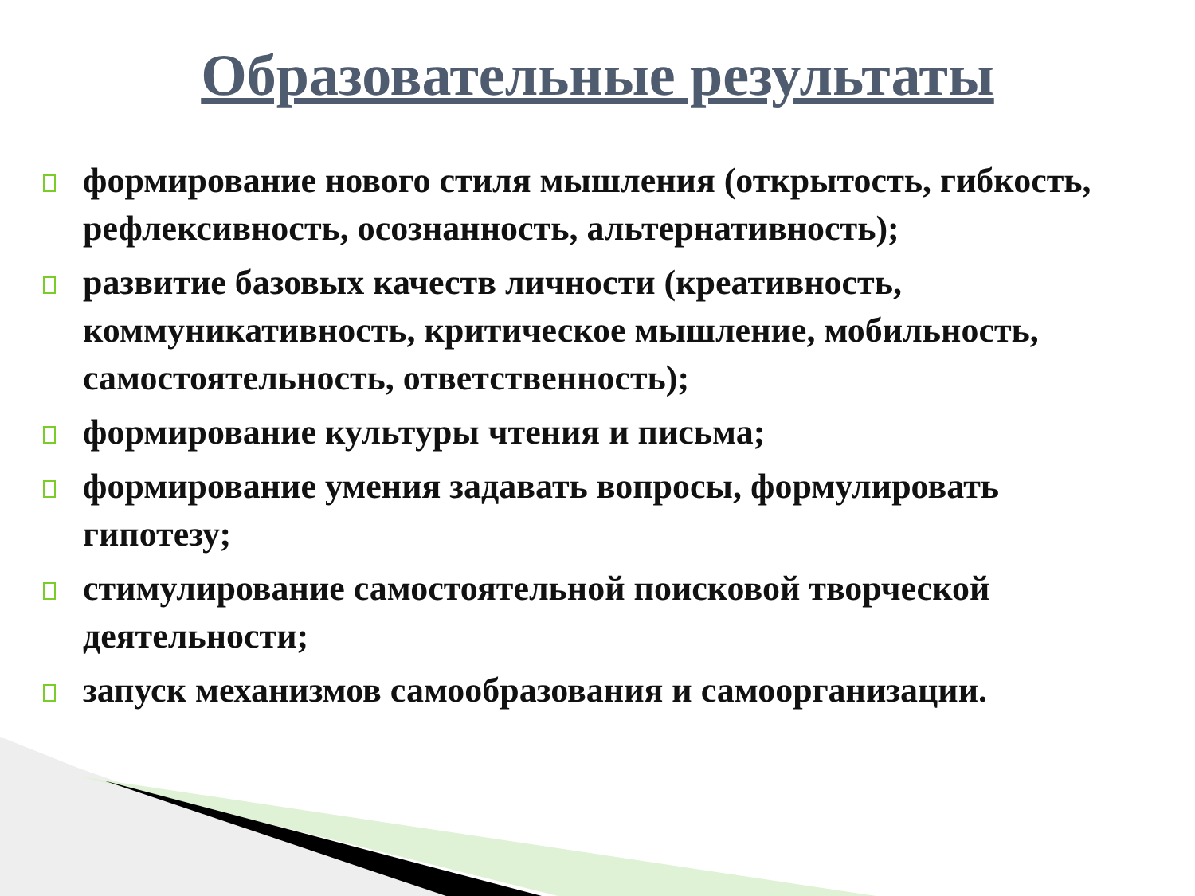Образовательные результаты
формирование нового стиля мышления (открытость, гибкость, рефлексивность, осознанность, альтернативность);
развитие базовых качеств личности (креативность, коммуникативность, критическое мышление, мобильность, самостоятельность, ответственность);
формирование культуры чтения и письма;
формирование умения задавать вопросы, формулировать гипотезу;
стимулирование самостоятельной поисковой творческой деятельности;
запуск механизмов самообразования и самоорганизации.